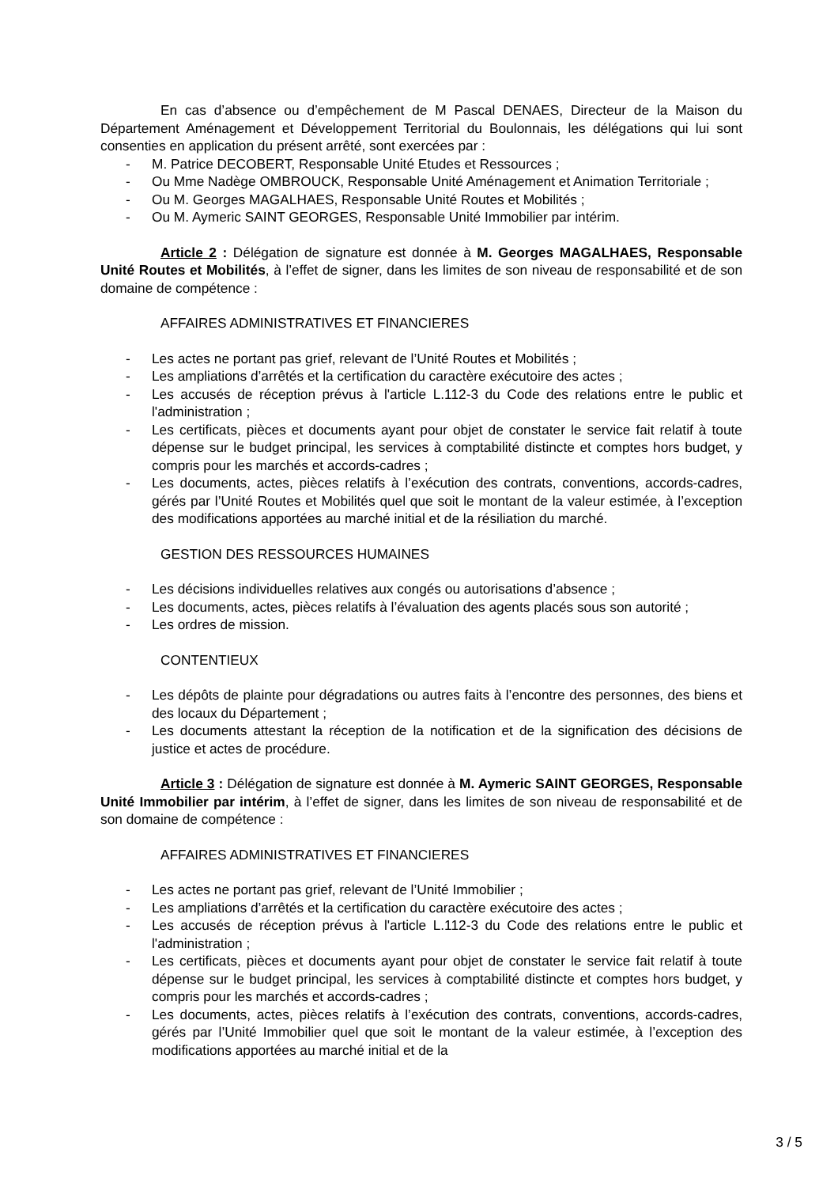En cas d’absence ou d’empêchement de M Pascal DENAES, Directeur de la Maison du Département Aménagement et Développement Territorial du Boulonnais, les délégations qui lui sont consenties en application du présent arrêté, sont exercées par :
- M. Patrice DECOBERT, Responsable Unité Etudes et Ressources ;
- Ou Mme Nadège OMBROUCK, Responsable Unité Aménagement et Animation Territoriale ;
- Ou M. Georges MAGALHAES, Responsable Unité Routes et Mobilités ;
- Ou M. Aymeric SAINT GEORGES, Responsable Unité Immobilier par intérim.
Article 2 : Délégation de signature est donnée à M. Georges MAGALHAES, Responsable Unité Routes et Mobilités, à l’effet de signer, dans les limites de son niveau de responsabilité et de son domaine de compétence :
AFFAIRES ADMINISTRATIVES ET FINANCIERES
- Les actes ne portant pas grief, relevant de l’Unité Routes et Mobilités ;
- Les ampliations d’arrêtés et la certification du caractère exécutoire des actes ;
- Les accusés de réception prévus à l'article L.112-3 du Code des relations entre le public et l'administration ;
- Les certificats, pièces et documents ayant pour objet de constater le service fait relatif à toute dépense sur le budget principal, les services à comptabilité distincte et comptes hors budget, y compris pour les marchés et accords-cadres ;
- Les documents, actes, pièces relatifs à l’exécution des contrats, conventions, accords-cadres, gérés par l’Unité Routes et Mobilités quel que soit le montant de la valeur estimée, à l’exception des modifications apportées au marché initial et de la résiliation du marché.
GESTION DES RESSOURCES HUMAINES
- Les décisions individuelles relatives aux congés ou autorisations d’absence ;
- Les documents, actes, pièces relatifs à l’évaluation des agents placés sous son autorité ;
- Les ordres de mission.
CONTENTIEUX
- Les dépôts de plainte pour dégradations ou autres faits à l’encontre des personnes, des biens et des locaux du Département ;
- Les documents attestant la réception de la notification et de la signification des décisions de justice et actes de procédure.
Article 3 : Délégation de signature est donnée à M. Aymeric SAINT GEORGES, Responsable Unité Immobilier par intérim, à l’effet de signer, dans les limites de son niveau de responsabilité et de son domaine de compétence :
AFFAIRES ADMINISTRATIVES ET FINANCIERES
- Les actes ne portant pas grief, relevant de l’Unité Immobilier ;
- Les ampliations d’arrêtés et la certification du caractère exécutoire des actes ;
- Les accusés de réception prévus à l'article L.112-3 du Code des relations entre le public et l'administration ;
- Les certificats, pièces et documents ayant pour objet de constater le service fait relatif à toute dépense sur le budget principal, les services à comptabilité distincte et comptes hors budget, y compris pour les marchés et accords-cadres ;
- Les documents, actes, pièces relatifs à l’exécution des contrats, conventions, accords-cadres, gérés par l’Unité Immobilier quel que soit le montant de la valeur estimée, à l’exception des modifications apportées au marché initial et de la
3 / 5